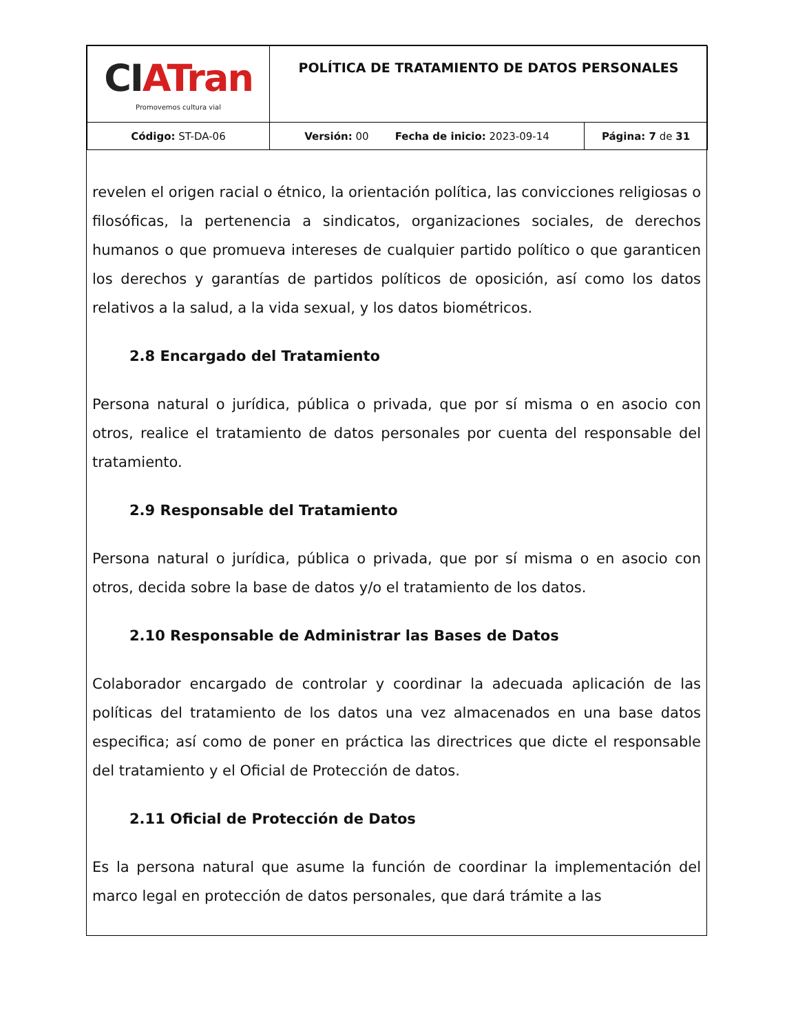| CI ATran Promovemos cultura vial | POLÍTICA DE TRATAMIENTO DE DATOS PERSONALES | |
| Código: ST-DA-06 | Versión: 00 Fecha de inicio: 2023-09-14 | Página: 7 de 31 |
revelen el origen racial o étnico, la orientación política, las convicciones religiosas o filosóficas, la pertenencia a sindicatos, organizaciones sociales, de derechos humanos o que promueva intereses de cualquier partido político o que garanticen los derechos y garantías de partidos políticos de oposición, así como los datos relativos a la salud, a la vida sexual, y los datos biométricos.
2.8 Encargado del Tratamiento
Persona natural o jurídica, pública o privada, que por sí misma o en asocio con otros, realice el tratamiento de datos personales por cuenta del responsable del tratamiento.
2.9 Responsable del Tratamiento
Persona natural o jurídica, pública o privada, que por sí misma o en asocio con otros, decida sobre la base de datos y/o el tratamiento de los datos.
2.10 Responsable de Administrar las Bases de Datos
Colaborador encargado de controlar y coordinar la adecuada aplicación de las políticas del tratamiento de los datos una vez almacenados en una base datos especifica; así como de poner en práctica las directrices que dicte el responsable del tratamiento y el Oficial de Protección de datos.
2.11 Oficial de Protección de Datos
Es la persona natural que asume la función de coordinar la implementación del marco legal en protección de datos personales, que dará trámite a las